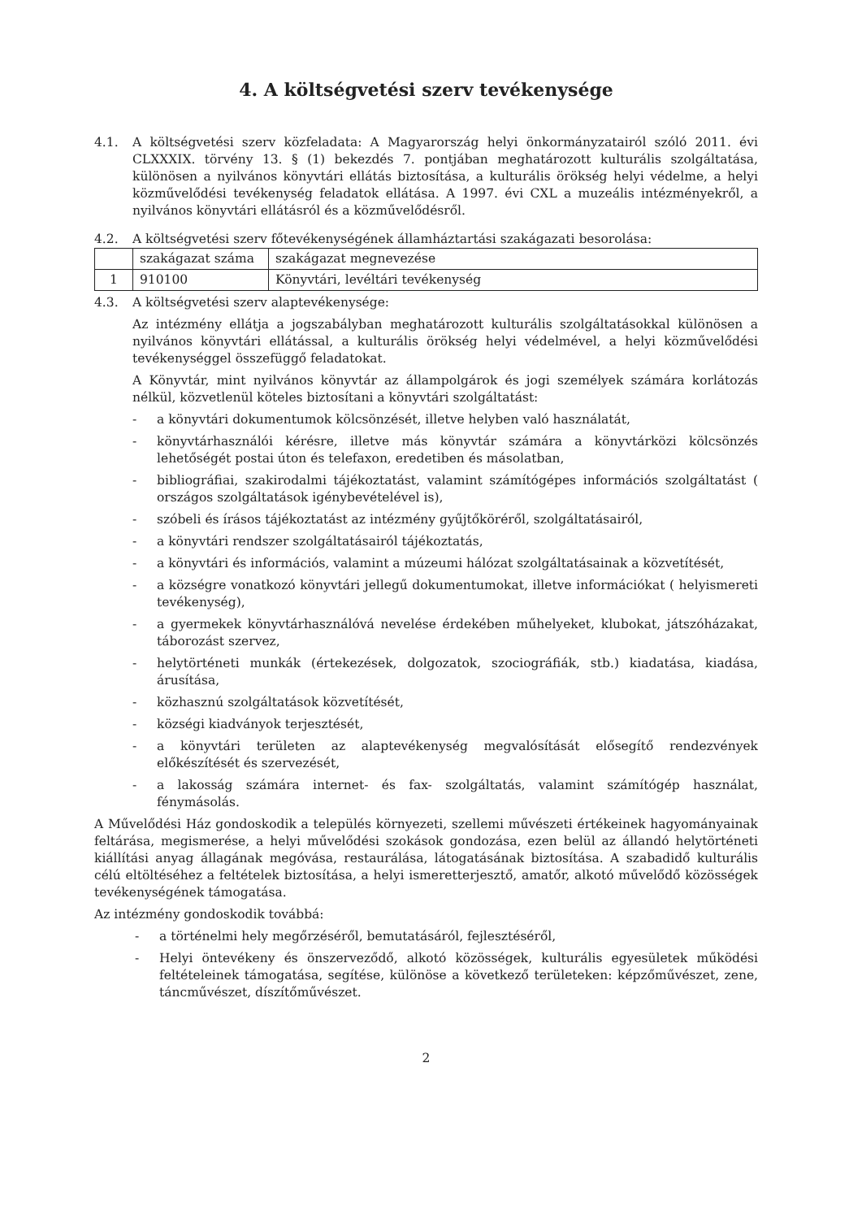4. A költségvetési szerv tevékenysége
4.1. A költségvetési szerv közfeladata: A Magyarország helyi önkormányzatairól szóló 2011. évi CLXXXIX. törvény 13. § (1) bekezdés 7. pontjában meghatározott kulturális szolgáltatása, különösen a nyilvános könyvtári ellátás biztosítása, a kulturális örökség helyi védelme, a helyi közművelődési tevékenység feladatok ellátása. A 1997. évi CXL a muzeális intézményekről, a nyilvános könyvtári ellátásról és a közművelődésről.
4.2. A költségvetési szerv főtevékenységének államháztartási szakágazati besorolása:
| | szakágazat száma | szakágazat megnevezése |
| 1 | 910100 | Könyvtári, levéltári tevékenység |
4.3. A költségvetési szerv alaptevékenysége:
Az intézmény ellátja a jogszabályban meghatározott kulturális szolgáltatásokkal különösen a nyilvános könyvtári ellátással, a kulturális örökség helyi védelmével, a helyi közművelődési tevékenységgel összefüggő feladatokat.
A Könyvtár, mint nyilvános könyvtár az állampolgárok és jogi személyek számára korlátozás nélkül, közvetlenül köteles biztosítani a könyvtári szolgáltatást:
- a könyvtári dokumentumok kölcsönzését, illetve helyben való használatát,
- könyvtárhasználói kérésre, illetve más könyvtár számára a könyvtárközi kölcsönzés lehetőségét postai úton és telefaxon, eredetiben és másolatban,
- bibliográfiai, szakirodalmi tájékoztatást, valamint számítógépes információs szolgáltatást ( országos szolgáltatások igénybevételével is),
- szóbeli és írásos tájékoztatást az intézmény gyűjtőköréről, szolgáltatásairól,
- a könyvtári rendszer szolgáltatásairól tájékoztatás,
- a könyvtári és információs, valamint a múzeumi hálózat szolgáltatásainak a közvetítését,
- a községre vonatkozó könyvtári jellegű dokumentumokat, illetve információkat ( helyismereti tevékenység),
- a gyermekek könyvtárhasználóvá nevelése érdekében műhelyeket, klubokat, játszóházakat, táborozást szervez,
- helytörténeti munkák (értekezések, dolgozatok, szociográfiák, stb.) kiadatása, kiadása, árusítása,
- közhasznú szolgáltatások közvetítését,
- községi kiadványok terjesztését,
- a könyvtári területen az alaptevékenység megvalósítását elősegítő rendezvények előkészítését és szervezését,
- a lakosság számára internet- és fax- szolgáltatás, valamint számítógép használat, fénymásolás.
A Művelődési Ház gondoskodik a település környezeti, szellemi művészeti értékeinek hagyományainak feltárása, megismerése, a helyi művelődési szokások gondozása, ezen belül az állandó helytörténeti kiállítási anyag állagának megóvása, restaurálása, látogatásának biztosítása. A szabadidő kulturális célú eltöltéséhez a feltételek biztosítása, a helyi ismeretterjesztő, amatőr, alkotó művelődő közösségek tevékenységének támogatása.
Az intézmény gondoskodik továbbá:
- a történelmi hely megőrzéséről, bemutatásáról, fejlesztéséről,
- Helyi öntevékeny és önszerveződő, alkotó közösségek, kulturális egyesületek működési feltételeinek támogatása, segítése, különöse a következő területeken: képzőművészet, zene, táncművészet, díszítőművészet.
2